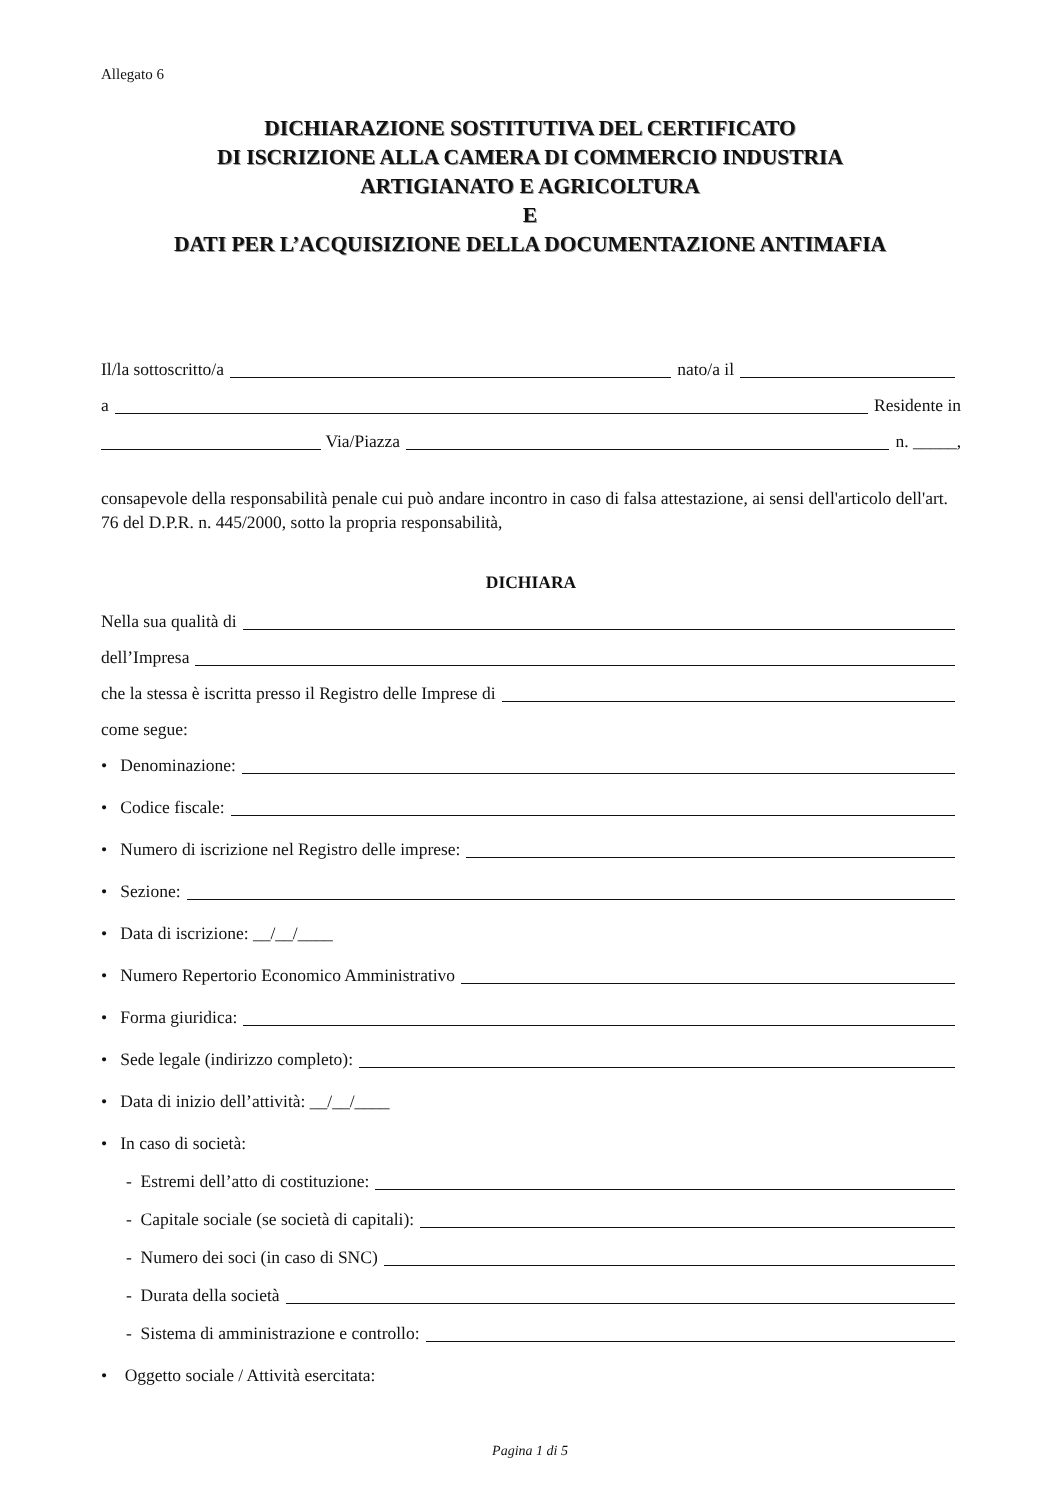Allegato 6
DICHIARAZIONE SOSTITUTIVA DEL CERTIFICATO
DI ISCRIZIONE ALLA CAMERA DI COMMERCIO INDUSTRIA
ARTIGIANATO E AGRICOLTURA
E
DATI PER L’ACQUISIZIONE DELLA DOCUMENTAZIONE ANTIMAFIA
Il/la sottoscritto/a
nato/a il
a
Residente in
Via/Piazza
n. _____,
consapevole della responsabilità penale cui può andare incontro in caso di falsa attestazione, ai sensi dell'articolo dell'art. 76 del D.P.R. n. 445/2000, sotto la propria responsabilità,
DICHIARA
Nella sua qualità di
dell’Impresa
che la stessa è iscritta presso il Registro delle Imprese di
come segue:
• Denominazione:
• Codice fiscale:
• Numero di iscrizione nel Registro delle imprese:
• Sezione:
• Data di iscrizione: __/__/____
• Numero Repertorio Economico Amministrativo
• Forma giuridica:
• Sede legale (indirizzo completo):
• Data di inizio dell’attività: __/__/____
• In caso di società:
- Estremi dell’atto di costituzione:
- Capitale sociale (se società di capitali):
- Numero dei soci (in caso di SNC)
- Durata della società
- Sistema di amministrazione e controllo:
• Oggetto sociale / Attività esercitata:
Pagina 1 di 5